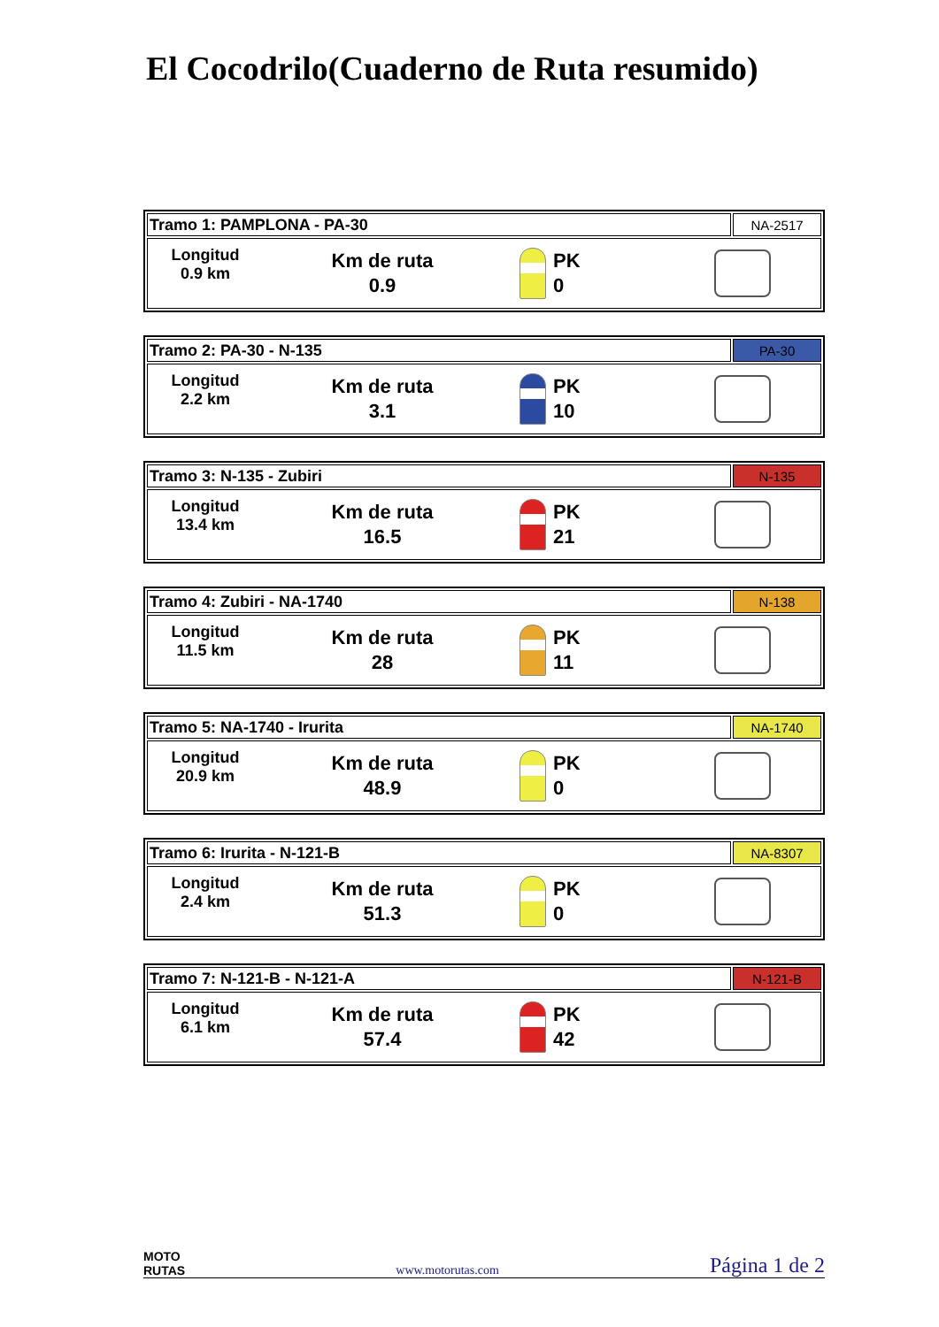El Cocodrilo(Cuaderno de Ruta resumido)
| Tramo 1: PAMPLONA - PA-30 | NA-2517 |
| Longitud 0.9 km Km de ruta 0.9 PK 0 | |
| Tramo 2: PA-30 - N-135 | PA-30 |
| Longitud 2.2 km Km de ruta 3.1 PK 10 | |
| Tramo 3: N-135 - Zubiri | N-135 |
| Longitud 13.4 km Km de ruta 16.5 PK 21 | |
| Tramo 4: Zubiri - NA-1740 | N-138 |
| Longitud 11.5 km Km de ruta 28 PK 11 | |
| Tramo 5: NA-1740 - Irurita | NA-1740 |
| Longitud 20.9 km Km de ruta 48.9 PK 0 | |
| Tramo 6: Irurita - N-121-B | NA-8307 |
| Longitud 2.4 km Km de ruta 51.3 PK 0 | |
| Tramo 7: N-121-B - N-121-A | N-121-B |
| Longitud 6.1 km Km de ruta 57.4 PK 42 | |
MOTO
RUTAS
www.motorutas.com
Página 1 de 2